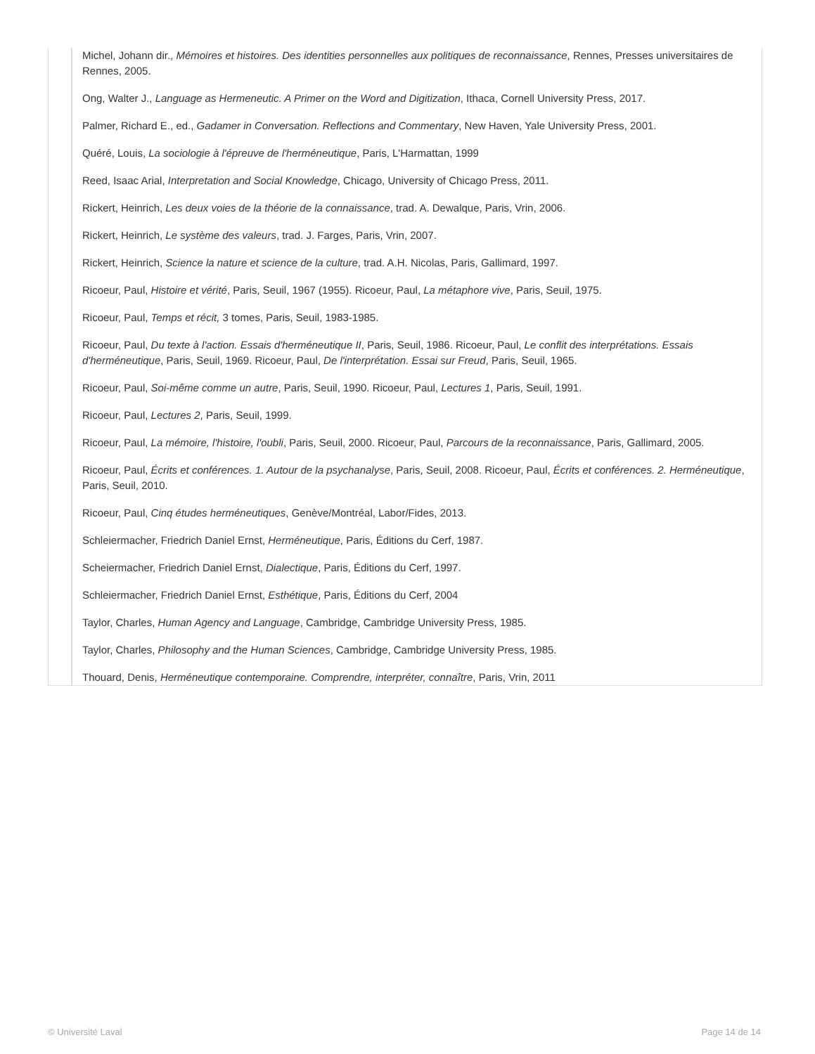Michel, Johann dir., Mémoires et histoires. Des identities personnelles aux politiques de reconnaissance, Rennes, Presses universitaires de Rennes, 2005.
Ong, Walter J., Language as Hermeneutic. A Primer on the Word and Digitization, Ithaca, Cornell University Press, 2017.
Palmer, Richard E., ed., Gadamer in Conversation. Reflections and Commentary, New Haven, Yale University Press, 2001.
Quéré, Louis, La sociologie à l'épreuve de l'herméneutique, Paris, L'Harmattan, 1999
Reed, Isaac Arial, Interpretation and Social Knowledge, Chicago, University of Chicago Press, 2011.
Rickert, Heinrich, Les deux voies de la théorie de la connaissance, trad. A. Dewalque, Paris, Vrin, 2006.
Rickert, Heinrich, Le système des valeurs, trad. J. Farges, Paris, Vrin, 2007.
Rickert, Heinrich, Science la nature et science de la culture, trad. A.H. Nicolas, Paris, Gallimard, 1997.
Ricoeur, Paul, Histoire et vérité, Paris, Seuil, 1967 (1955). Ricoeur, Paul, La métaphore vive, Paris, Seuil, 1975.
Ricoeur, Paul, Temps et récit, 3 tomes, Paris, Seuil, 1983-1985.
Ricoeur, Paul, Du texte à l'action. Essais d'herméneutique II, Paris, Seuil, 1986. Ricoeur, Paul, Le conflit des interprétations. Essais d'herméneutique, Paris, Seuil, 1969. Ricoeur, Paul, De l'interprétation. Essai sur Freud, Paris, Seuil, 1965.
Ricoeur, Paul, Soi-même comme un autre, Paris, Seuil, 1990. Ricoeur, Paul, Lectures 1, Paris, Seuil, 1991.
Ricoeur, Paul, Lectures 2, Paris, Seuil, 1999.
Ricoeur, Paul, La mémoire, l'histoire, l'oubli, Paris, Seuil, 2000. Ricoeur, Paul, Parcours de la reconnaissance, Paris, Gallimard, 2005.
Ricoeur, Paul, Écrits et conférences. 1. Autour de la psychanalyse, Paris, Seuil, 2008. Ricoeur, Paul, Écrits et conférences. 2. Herméneutique, Paris, Seuil, 2010.
Ricoeur, Paul, Cinq études herméneutiques, Genève/Montréal, Labor/Fides, 2013.
Schleiermacher, Friedrich Daniel Ernst, Herméneutique, Paris, Éditions du Cerf, 1987.
Scheiermacher, Friedrich Daniel Ernst, Dialectique, Paris, Éditions du Cerf, 1997.
Schleiermacher, Friedrich Daniel Ernst, Esthétique, Paris, Éditions du Cerf, 2004
Taylor, Charles, Human Agency and Language, Cambridge, Cambridge University Press, 1985.
Taylor, Charles, Philosophy and the Human Sciences, Cambridge, Cambridge University Press, 1985.
Thouard, Denis, Herméneutique contemporaine. Comprendre, interpréter, connaître, Paris, Vrin, 2011
© Université Laval Page 14 de 14